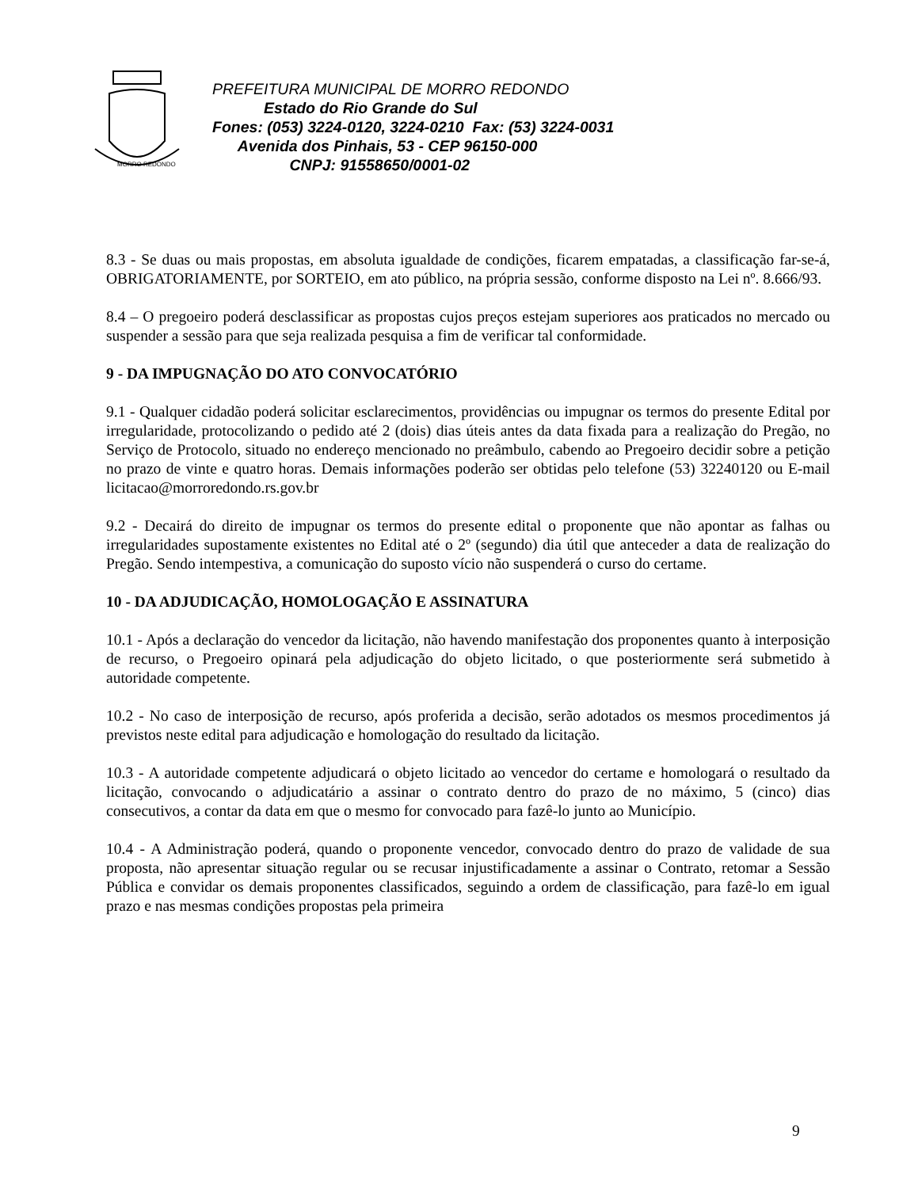MORRO REDONDO
PREFEITURA MUNICIPAL DE MORRO REDONDO
Estado do Rio Grande do Sul
Fones: (053) 3224-0120, 3224-0210 Fax: (53) 3224-0031
Avenida dos Pinhais, 53 - CEP 96150-000
CNPJ: 91558650/0001-02
8.3 - Se duas ou mais propostas, em absoluta igualdade de condições, ficarem empatadas, a classificação far-se-á, OBRIGATORIAMENTE, por SORTEIO, em ato público, na própria sessão, conforme disposto na Lei nº. 8.666/93.
8.4 – O pregoeiro poderá desclassificar as propostas cujos preços estejam superiores aos praticados no mercado ou suspender a sessão para que seja realizada pesquisa a fim de verificar tal conformidade.
9 - DA IMPUGNAÇÃO DO ATO CONVOCATÓRIO
9.1 - Qualquer cidadão poderá solicitar esclarecimentos, providências ou impugnar os termos do presente Edital por irregularidade, protocolizando o pedido até 2 (dois) dias úteis antes da data fixada para a realização do Pregão, no Serviço de Protocolo, situado no endereço mencionado no preâmbulo, cabendo ao Pregoeiro decidir sobre a petição no prazo de vinte e quatro horas. Demais informações poderão ser obtidas pelo telefone (53) 32240120 ou E-mail licitacao@morroredondo.rs.gov.br
9.2 - Decairá do direito de impugnar os termos do presente edital o proponente que não apontar as falhas ou irregularidades supostamente existentes no Edital até o 2º (segundo) dia útil que anteceder a data de realização do Pregão. Sendo intempestiva, a comunicação do suposto vício não suspenderá o curso do certame.
10 - DA ADJUDICAÇÃO, HOMOLOGAÇÃO E ASSINATURA
10.1 - Após a declaração do vencedor da licitação, não havendo manifestação dos proponentes quanto à interposição de recurso, o Pregoeiro opinará pela adjudicação do objeto licitado, o que posteriormente será submetido à autoridade competente.
10.2 - No caso de interposição de recurso, após proferida a decisão, serão adotados os mesmos procedimentos já previstos neste edital para adjudicação e homologação do resultado da licitação.
10.3 - A autoridade competente adjudicará o objeto licitado ao vencedor do certame e homologará o resultado da licitação, convocando o adjudicatário a assinar o contrato dentro do prazo de no máximo, 5 (cinco) dias consecutivos, a contar da data em que o mesmo for convocado para fazê-lo junto ao Município.
10.4 - A Administração poderá, quando o proponente vencedor, convocado dentro do prazo de validade de sua proposta, não apresentar situação regular ou se recusar injustificadamente a assinar o Contrato, retomar a Sessão Pública e convidar os demais proponentes classificados, seguindo a ordem de classificação, para fazê-lo em igual prazo e nas mesmas condições propostas pela primeira
9